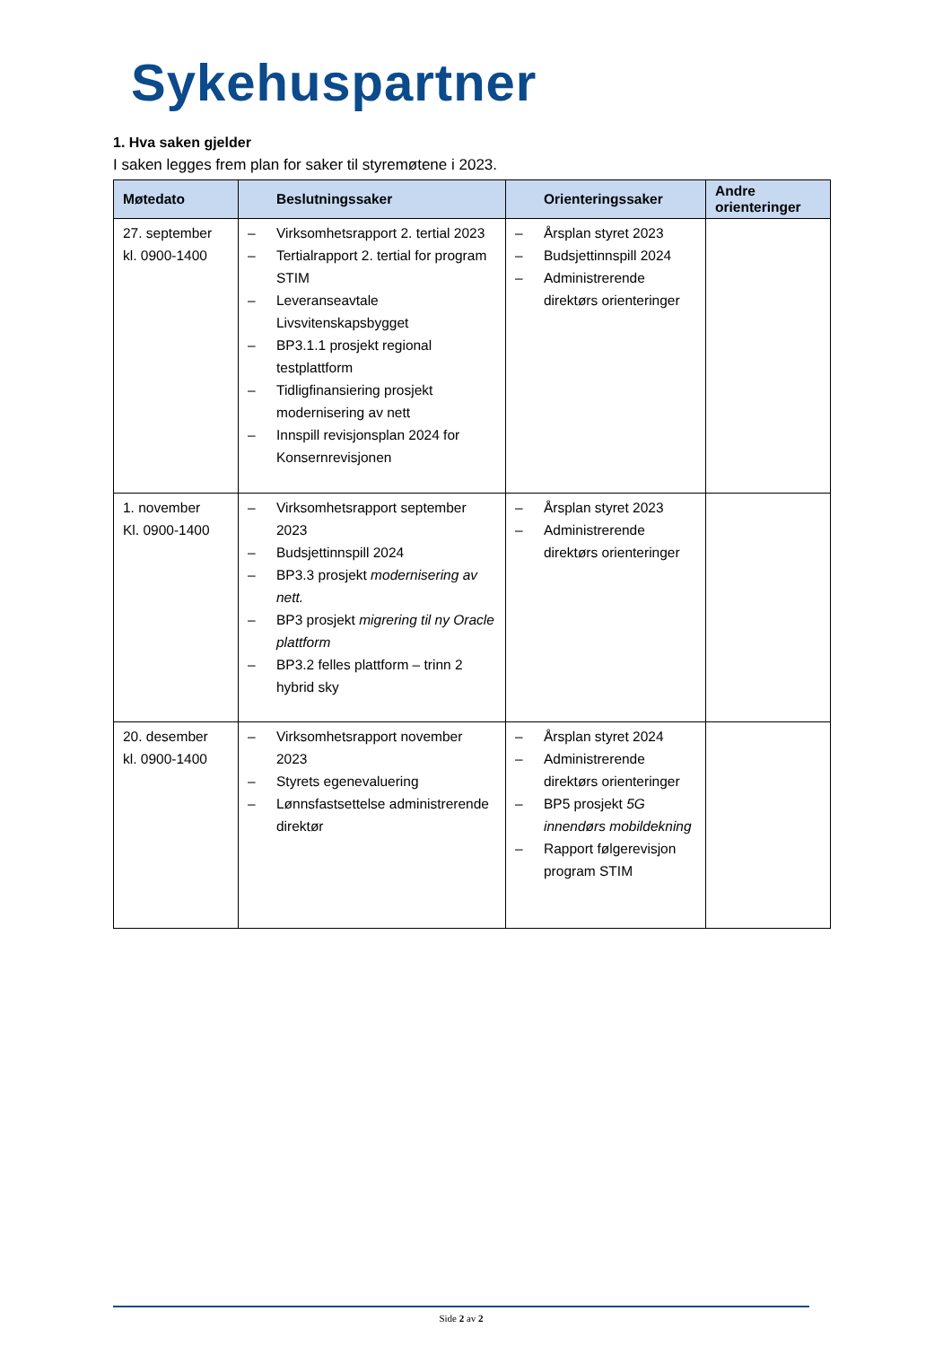Sykehuspartner
1. Hva saken gjelder
I saken legges frem plan for saker til styremøtene i 2023.
| Møtedato | Beslutningssaker | Orienteringssaker | Andre orienteringer |
| --- | --- | --- | --- |
| 27. september kl. 0900-1400 | – Virksomhetsrapport 2. tertial 2023 – Tertialrapport 2. tertial for program STIM – Leveranseavtale Livsvitenskapsbygget – BP3.1.1 prosjekt regional testplattform – Tidligfinansiering prosjekt modernisering av nett – Innspill revisjonsplan 2024 for Konsernrevisjonen | – Årsplan styret 2023 – Budsjettinnspill 2024 – Administrerende direktørs orienteringer | |
| 1. november Kl. 0900-1400 | – Virksomhetsrapport september 2023 – Budsjettinnspill 2024 – BP3.3 prosjekt modernisering av nett. – BP3 prosjekt migrering til ny Oracle plattform – BP3.2 felles plattform – trinn 2 hybrid sky | – Årsplan styret 2023 – Administrerende direktørs orienteringer | |
| 20. desember kl. 0900-1400 | – Virksomhetsrapport november 2023 – Styrets egenevaluering – Lønnsfastsettelse administrerende direktør | – Årsplan styret 2024 – Administrerende direktørs orienteringer – BP5 prosjekt 5G innendørs mobildekning – Rapport følgerevisjon program STIM | |
Side 2 av 2